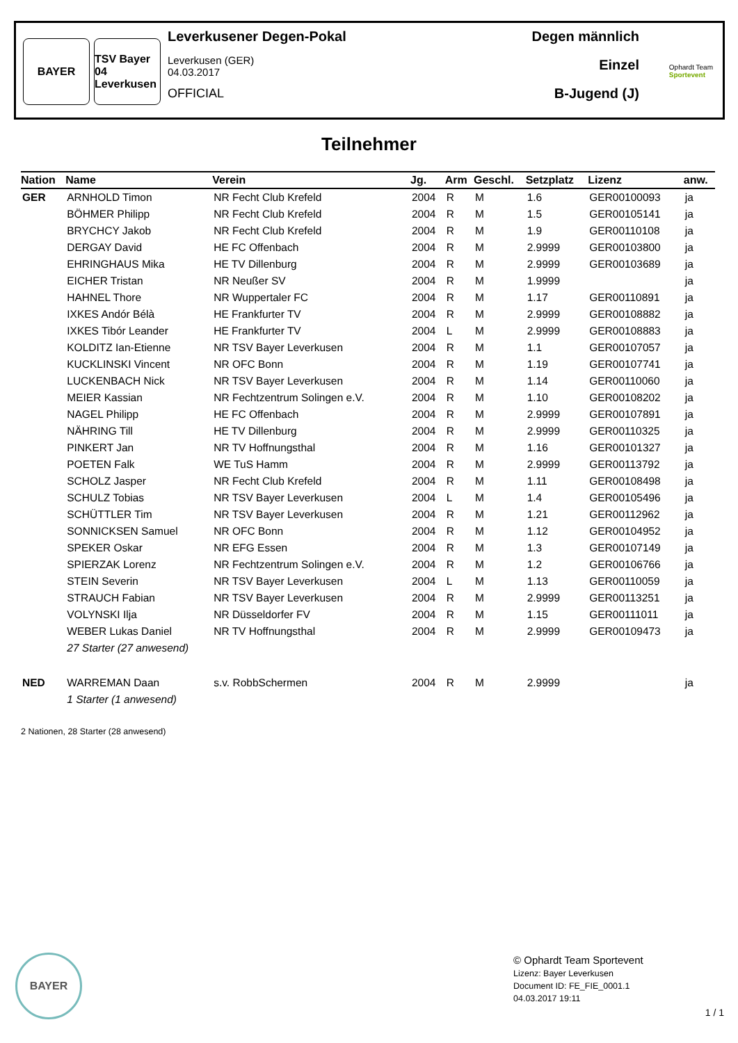BAYER TSV Bayer 04 Leverkusen
Leverkusener Degen-Pokal
Leverkusen (GER)
04.03.2017
OFFICIAL
Degen männlich
Einzel
B-Jugend (J)
Ophardt Team
Sportevent
Teilnehmer
| Nation | Name | Verein | Jg. | Arm | Geschl. | Setzplatz | Lizenz | anw. |
| --- | --- | --- | --- | --- | --- | --- | --- | --- |
| GER | ARNHOLD Timon | NR Fecht Club Krefeld | 2004 | R | M | 1.6 | GER00100093 | ja |
| | BÖHMER Philipp | NR Fecht Club Krefeld | 2004 | R | M | 1.5 | GER00105141 | ja |
| | BRYCHCY Jakob | NR Fecht Club Krefeld | 2004 | R | M | 1.9 | GER00110108 | ja |
| | DERGAY David | HE FC Offenbach | 2004 | R | M | 2.9999 | GER00103800 | ja |
| | EHRINGHAUS Mika | HE TV Dillenburg | 2004 | R | M | 2.9999 | GER00103689 | ja |
| | EICHER Tristan | NR Neußer SV | 2004 | R | M | 1.9999 | | ja |
| | HAHNEL Thore | NR Wuppertaler FC | 2004 | R | M | 1.17 | GER00110891 | ja |
| | IXKES Andór Bélà | HE Frankfurter TV | 2004 | R | M | 2.9999 | GER00108882 | ja |
| | IXKES Tibór Leander | HE Frankfurter TV | 2004 | L | M | 2.9999 | GER00108883 | ja |
| | KOLDITZ Ian-Etienne | NR TSV Bayer Leverkusen | 2004 | R | M | 1.1 | GER00107057 | ja |
| | KUCKLINSKI Vincent | NR OFC Bonn | 2004 | R | M | 1.19 | GER00107741 | ja |
| | LUCKENBACH Nick | NR TSV Bayer Leverkusen | 2004 | R | M | 1.14 | GER00110060 | ja |
| | MEIER Kassian | NR Fechtzentrum Solingen e.V. | 2004 | R | M | 1.10 | GER00108202 | ja |
| | NAGEL Philipp | HE FC Offenbach | 2004 | R | M | 2.9999 | GER00107891 | ja |
| | NÄHRING Till | HE TV Dillenburg | 2004 | R | M | 2.9999 | GER00110325 | ja |
| | PINKERT Jan | NR TV Hoffnungsthal | 2004 | R | M | 1.16 | GER00101327 | ja |
| | POETEN Falk | WE TuS Hamm | 2004 | R | M | 2.9999 | GER00113792 | ja |
| | SCHOLZ Jasper | NR Fecht Club Krefeld | 2004 | R | M | 1.11 | GER00108498 | ja |
| | SCHULZ Tobias | NR TSV Bayer Leverkusen | 2004 | L | M | 1.4 | GER00105496 | ja |
| | SCHÜTTLER Tim | NR TSV Bayer Leverkusen | 2004 | R | M | 1.21 | GER00112962 | ja |
| | SONNICKSEN Samuel | NR OFC Bonn | 2004 | R | M | 1.12 | GER00104952 | ja |
| | SPEKER Oskar | NR EFG Essen | 2004 | R | M | 1.3 | GER00107149 | ja |
| | SPIERZAK Lorenz | NR Fechtzentrum Solingen e.V. | 2004 | R | M | 1.2 | GER00106766 | ja |
| | STEIN Severin | NR TSV Bayer Leverkusen | 2004 | L | M | 1.13 | GER00110059 | ja |
| | STRAUCH Fabian | NR TSV Bayer Leverkusen | 2004 | R | M | 2.9999 | GER00113251 | ja |
| | VOLYNSKI Ilja | NR Düsseldorfer FV | 2004 | R | M | 1.15 | GER00111011 | ja |
| | WEBER Lukas Daniel | NR TV Hoffnungsthal | 2004 | R | M | 2.9999 | GER00109473 | ja |
| | 27 Starter (27 anwesend) | | | | | | | |
| NED | WARREMAN Daan | s.v. RobbSchermen | 2004 | R | M | 2.9999 | | ja |
| | 1 Starter (1 anwesend) | | | | | | | |
2 Nationen, 28 Starter (28 anwesend)
BAYER
© Ophardt Team Sportevent
Lizenz: Bayer Leverkusen
Document ID: FE_FIE_0001.1
04.03.2017 19:11
1 / 1